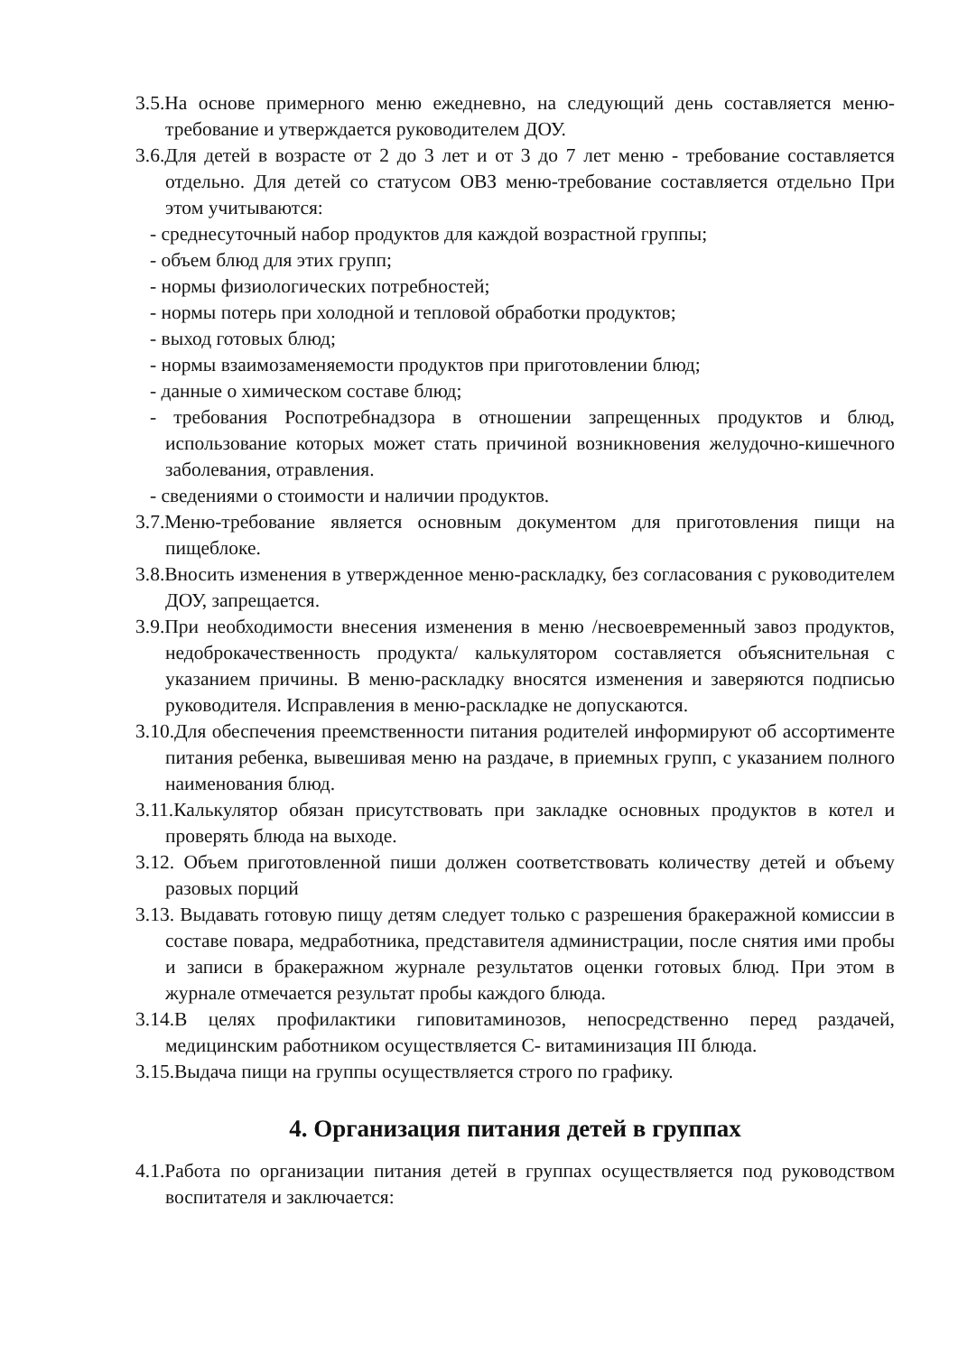3.5.На основе примерного меню ежедневно, на следующий день составляется меню-требование и утверждается руководителем ДОУ.
3.6.Для детей в возрасте от 2 до 3 лет и от 3 до 7 лет меню - требование составляется отдельно. Для детей со статусом ОВЗ меню-требование составляется отдельно При этом учитываются:
- среднесуточный набор продуктов для каждой возрастной группы;
- объем блюд для этих групп;
- нормы физиологических потребностей;
- нормы потерь при холодной и тепловой обработки продуктов;
- выход готовых блюд;
- нормы взаимозаменяемости продуктов при приготовлении блюд;
- данные о химическом составе блюд;
- требования Роспотребнадзора в отношении запрещенных продуктов и блюд, использование которых может стать причиной возникновения желудочно-кишечного заболевания, отравления.
- сведениями о стоимости и наличии продуктов.
3.7.Меню-требование является основным документом для приготовления пищи на пищеблоке.
3.8.Вносить изменения в утвержденное меню-раскладку, без согласования с руководителем ДОУ, запрещается.
3.9.При необходимости внесения изменения в меню /несвоевременный завоз продуктов, недоброкачественность продукта/ калькулятором составляется объяснительная с указанием причины. В меню-раскладку вносятся изменения и заверяются подписью руководителя. Исправления в меню-раскладке не допускаются.
3.10.Для обеспечения преемственности питания родителей информируют об ассортименте питания ребенка, вывешивая меню на раздаче, в приемных групп, с указанием полного наименования блюд.
3.11.Калькулятор обязан присутствовать при закладке основных продуктов в котел и проверять блюда на выходе.
3.12. Объем приготовленной пиши должен соответствовать количеству детей и объему разовых порций
3.13. Выдавать готовую пищу детям следует только с разрешения бракеражной комиссии в составе повара, медработника, представителя администрации, после снятия ими пробы и записи в бракеражном журнале результатов оценки готовых блюд. При этом в журнале отмечается результат пробы каждого блюда.
3.14.В целях профилактики гиповитаминозов, непосредственно перед раздачей, медицинским работником осуществляется С- витаминизация III блюда.
3.15.Выдача пищи на группы осуществляется строго по графику.
4. Организация питания детей в группах
4.1.Работа по организации питания детей в группах осуществляется под руководством воспитателя и заключается: